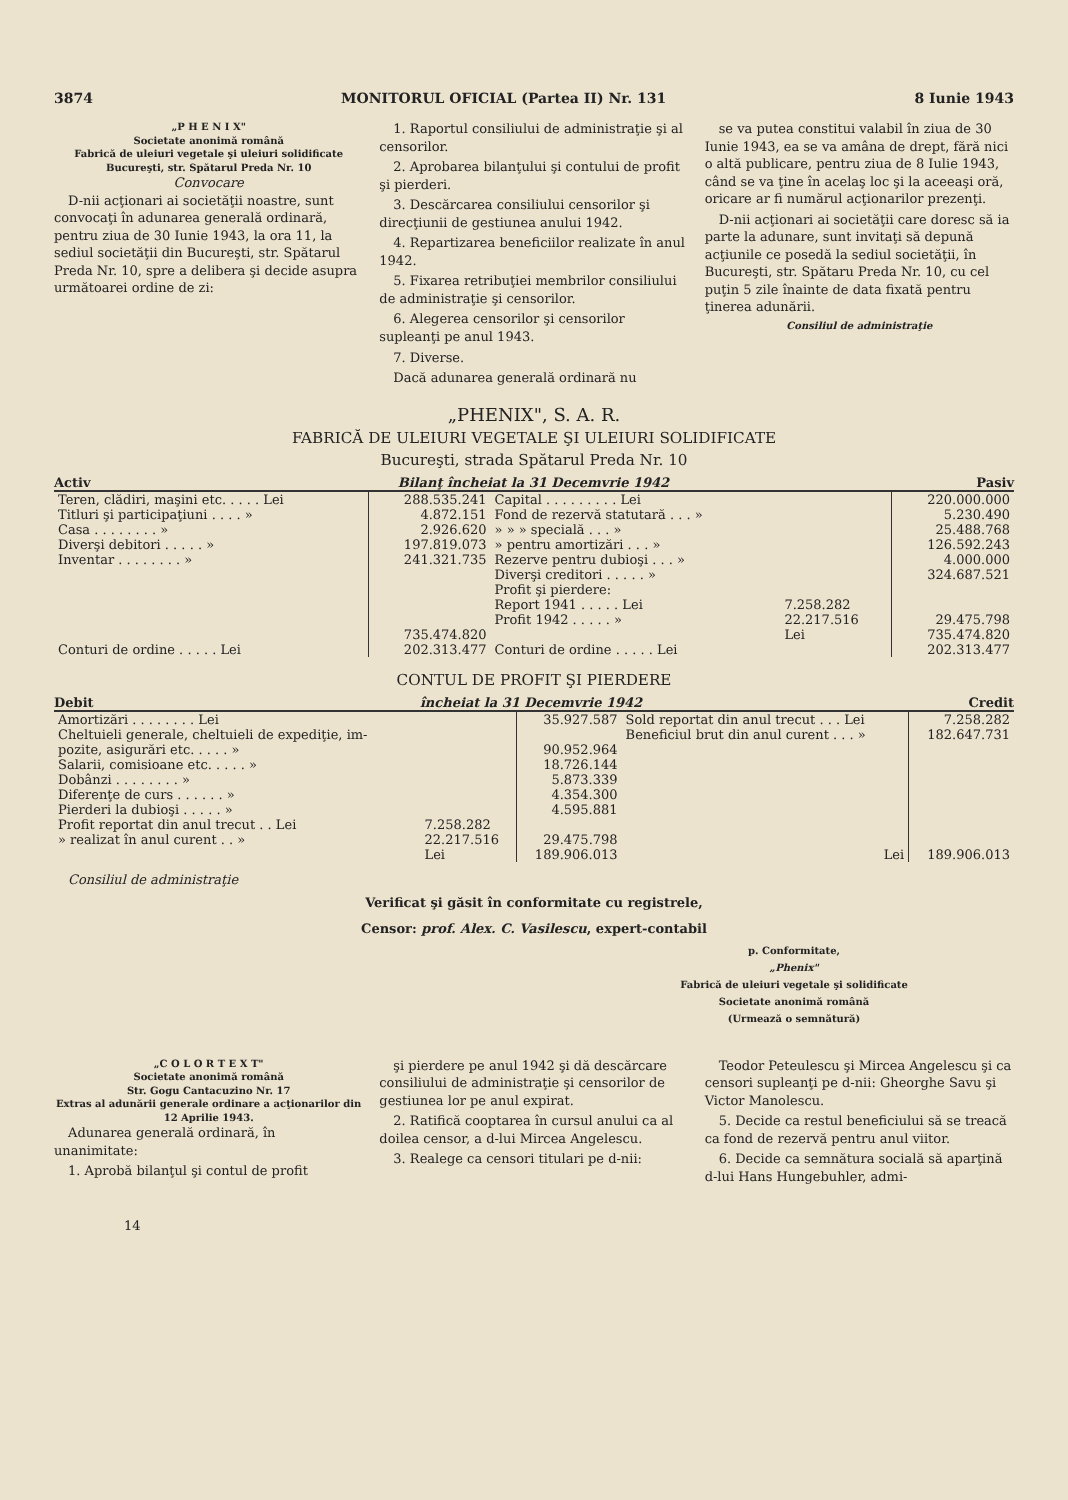3874 MONITORUL OFICIAL (Partea II) Nr. 131 8 Iunie 1943
„P H E N I X"
Societate anonimă română
Fabrică de uleiuri vegetale şi uleiuri solidificate
Bucureşti, str. Spătarul Preda Nr. 10
Convocare
D-nii acţionari ai societăţii noastre, sunt convocaţi în adunarea generală ordinară, pentru ziua de 30 Iunie 1943, la ora 11, la sediul societăţii din Bucureşti, str. Spătarul Preda Nr. 10, spre a delibera şi decide asupra următoarei ordine de zi:
1. Raportul consiliului de administraţie şi al censorilor.
2. Aprobarea bilanţului şi contului de profit şi pierderi.
3. Descărcarea consiliului censorilor şi direcţiunii de gestiunea anului 1942.
4. Repartizarea beneficiilor realizate în anul 1942.
5. Fixarea retribuţiei membrilor consiliului de administraţie şi censorilor.
6. Alegerea censorilor şi censorilor supleanţi pe anul 1943.
7. Diverse.
Dacă adunarea generală ordinară nu
se va putea constitui valabil în ziua de 30 Iunie 1943, ea se va amâna de drept, fără nici o altă publicare, pentru ziua de 8 Iulie 1943, când se va ţine în acelaş loc şi la aceeaşi oră, oricare ar fi numărul acţionarilor prezenţi.
D-nii acţionari ai societăţii care doresc să ia parte la adunare, sunt invitaţi să depună acţiunile ce posedă la sediul societăţii, în Bucureşti, str. Spătaru Preda Nr. 10, cu cel puţin 5 zile înainte de data fixată pentru ţinerea adunării.
Consiliul de administraţie
„PHENIX", S. A. R.
FABRICĂ DE ULEIURI VEGETALE ŞI ULEIURI SOLIDIFICATE
Bucureşti, strada Spătarul Preda Nr. 10
Activ Bilanţ încheiat la 31 Decemvrie 1942 Pasiv
| Teren, clădiri, maşini etc. . . . . Lei | 288.535.241 | Capital . . . . . . . . . Lei | | 220.000.000 |
| Titluri şi participaţiuni . . . . » | 4.872.151 | Fond de rezervă statutară . . . » | | 5.230.490 |
| Casa . . . . . . . . » | 2.926.620 | » » » specială . . . » | | 25.488.768 |
| Diverşi debitori . . . . . » | 197.819.073 | » pentru amortizări . . . » | | 126.592.243 |
| Inventar . . . . . . . . » | 241.321.735 | Rezerve pentru dubioşi . . . » | | 4.000.000 |
| | | Diverşi creditori . . . . . » | | 324.687.521 |
| | | Profit şi pierdere: | | |
| | | Report 1941 . . . . . Lei | 7.258.282 | |
| | | Profit 1942 . . . . . » | 22.217.516 | 29.475.798 |
| | 735.474.820 | | Lei | 735.474.820 |
| Conturi de ordine . . . . . Lei | 202.313.477 | Conturi de ordine . . . . . Lei | | 202.313.477 |
CONTUL DE PROFIT ŞI PIERDERE
Debit încheiat la 31 Decemvrie 1942 Credit
| Amortizări . . . . . . . . Lei | | 35.927.587 | Sold reportat din anul trecut . . . Lei | 7.258.282 |
| Cheltuieli generale, cheltuieli de expediţie, im- | | | Beneficiul brut din anul curent . . . » | 182.647.731 |
| pozite, asigurări etc. . . . . » | | 90.952.964 | | |
| Salarii, comisioane etc. . . . . » | | 18.726.144 | | |
| Dobânzi . . . . . . . . » | | 5.873.339 | | |
| Diferenţe de curs . . . . . . » | | 4.354.300 | | |
| Pierderi la dubioşi . . . . . » | | 4.595.881 | | |
| Profit reportat din anul trecut . . Lei | 7.258.282 | | | |
| » realizat în anul curent . . » | 22.217.516 | 29.475.798 | | |
| | Lei | 189.906.013 | Lei | 189.906.013 |
Consiliul de administraţie
Verificat şi găsit în conformitate cu registrele,
Censor: prof. Alex. C. Vasilescu, expert-contabil
p. Conformitate,
„Phenix"
Fabrică de uleiuri vegetale şi solidificate
Societate anonimă română
(Urmează o semnătură)
„C O L O R T E X T"
Societate anonimă română
Str. Gogu Cantacuzino Nr. 17
Extras al adunării generale ordinare a acţionarilor din 12 Aprilie 1943.
Adunarea generală ordinară, în unanimitate:
1. Aprobă bilanţul şi contul de profit
şi pierdere pe anul 1942 şi dă descărcare consiliului de administraţie şi censorilor de gestiunea lor pe anul expirat.
2. Ratifică cooptarea în cursul anului ca al doilea censor, a d-lui Mircea Angelescu.
3. Realege ca censori titulari pe d-nii:
Teodor Peteulescu şi Mircea Angelescu şi ca censori supleanţi pe d-nii: Gheorghe Savu şi Victor Manolescu.
5. Decide ca restul beneficiului să se treacă ca fond de rezervă pentru anul viitor.
6. Decide ca semnătura socială să aparţină d-lui Hans Hungebuhler, admi-
14